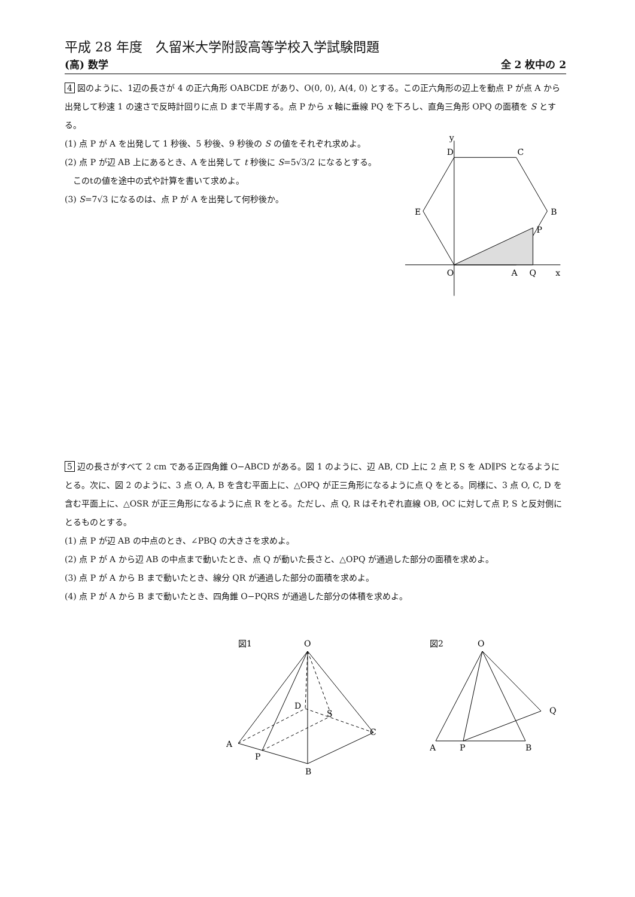平成 28 年度　久留米大学附設高等学校入学試験問題
(高) 数学 全 2 枚中の 2
4 図のように、1辺の長さが 4 の正六角形 OABCDE があり、O(0, 0), A(4, 0) とする。この正六角形の辺上を動点 P が点 A から出発して秒速 1 の速さで反時計回りに点 D まで半周する。点 P から x 軸に垂線 PQ を下ろし、直角三角形 OPQ の面積を S とする。
(1) 点 P が A を出発して 1 秒後、5 秒後、9 秒後の S の値をそれぞれ求めよ。
(2) 点 P が辺 AB 上にあるとき、A を出発して t 秒後に S=5√3/2 になるとする。
　このtの値を途中の式や計算を書いて求めよ。
(3) S=7√3 になるのは、点 P が A を出発して何秒後か。
y
D
C
E
B
P
O
A
Q
x
5 辺の長さがすべて 2 cm である正四角錐 O−ABCD がある。図 1 のように、辺 AB, CD 上に 2 点 P, S を AD∥PS となるようにとる。次に、図 2 のように、3 点 O, A, B を含む平面上に、△OPQ が正三角形になるように点 Q をとる。同様に、3 点 O, C, D を含む平面上に、△OSR が正三角形になるように点 R をとる。ただし、点 Q, R はそれぞれ直線 OB, OC に対して点 P, S と反対側にとるものとする。
(1) 点 P が辺 AB の中点のとき、∠PBQ の大きさを求めよ。
(2) 点 P が A から辺 AB の中点まで動いたとき、点 Q が動いた長さと、△OPQ が通過した部分の面積を求めよ。
(3) 点 P が A から B まで動いたとき、線分 QR が通過した部分の面積を求めよ。
(4) 点 P が A から B まで動いたとき、四角錐 O−PQRS が通過した部分の体積を求めよ。
図1
O
D
S
A
P
C
B
図2
O
A
P
B
Q